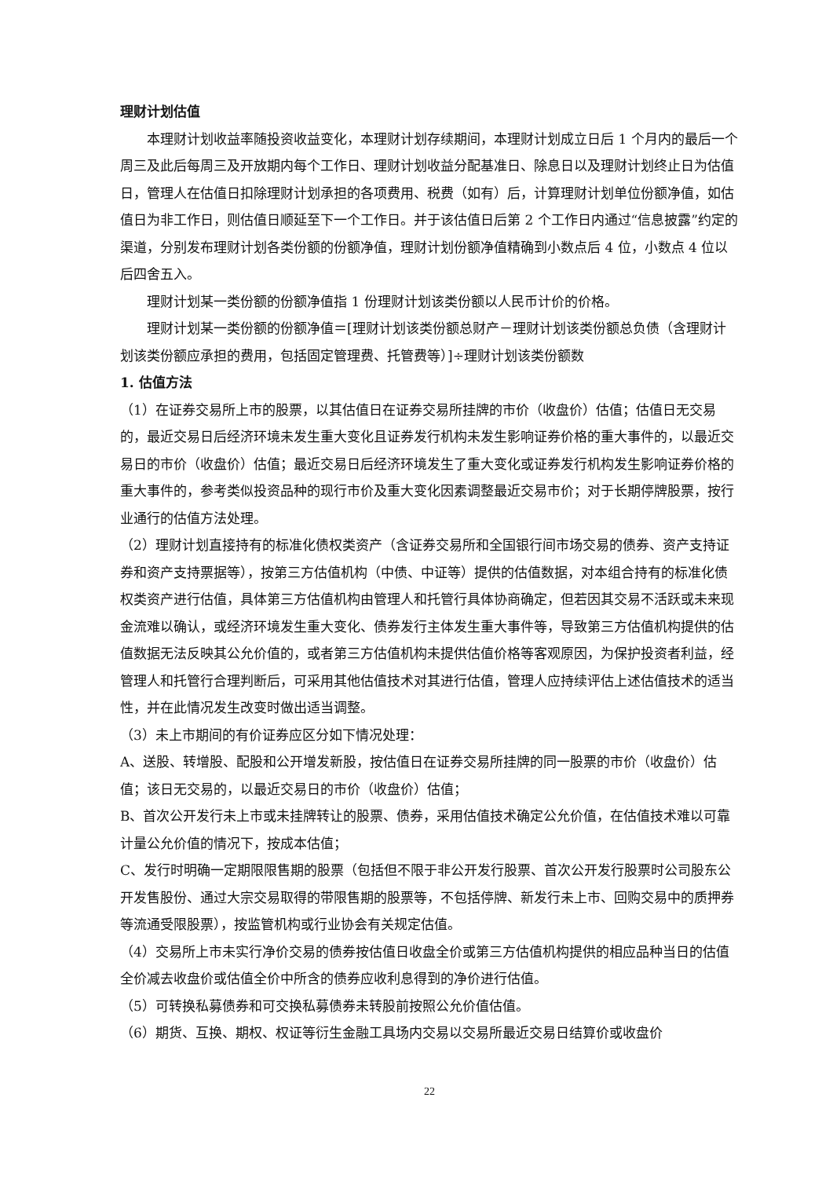理财计划估值
本理财计划收益率随投资收益变化，本理财计划存续期间，本理财计划成立日后 1 个月内的最后一个周三及此后每周三及开放期内每个工作日、理财计划收益分配基准日、除息日以及理财计划终止日为估值日，管理人在估值日扣除理财计划承担的各项费用、税费（如有）后，计算理财计划单位份额净值，如估值日为非工作日，则估值日顺延至下一个工作日。并于该估值日后第 2 个工作日内通过“信息披露”约定的渠道，分别发布理财计划各类份额的份额净值，理财计划份额净值精确到小数点后 4 位，小数点 4 位以后四舍五入。
理财计划某一类份额的份额净值指 1 份理财计划该类份额以人民币计价的价格。
理财计划某一类份额的份额净值＝[理财计划该类份额总财产－理财计划该类份额总负债（含理财计划该类份额应承担的费用，包括固定管理费、托管费等）]÷理财计划该类份额数
1. 估值方法
（1）在证券交易所上市的股票，以其估值日在证券交易所挂牌的市价（收盘价）估值；估值日无交易的，最近交易日后经济环境未发生重大变化且证券发行机构未发生影响证券价格的重大事件的，以最近交易日的市价（收盘价）估值；最近交易日后经济环境发生了重大变化或证券发行机构发生影响证券价格的重大事件的，参考类似投资品种的现行市价及重大变化因素调整最近交易市价；对于长期停牌股票，按行业通行的估值方法处理。
（2）理财计划直接持有的标准化债权类资产（含证券交易所和全国银行间市场交易的债券、资产支持证券和资产支持票据等），按第三方估值机构（中债、中证等）提供的估值数据，对本组合持有的标准化债权类资产进行估值，具体第三方估值机构由管理人和托管行具体协商确定，但若因其交易不活跃或未来现金流难以确认，或经济环境发生重大变化、债券发行主体发生重大事件等，导致第三方估值机构提供的估值数据无法反映其公允价值的，或者第三方估值机构未提供估值价格等客观原因，为保护投资者利益，经管理人和托管行合理判断后，可采用其他估值技术对其进行估值，管理人应持续评估上述估值技术的适当性，并在此情况发生改变时做出适当调整。
（3）未上市期间的有价证券应区分如下情况处理：
A、送股、转增股、配股和公开增发新股，按估值日在证券交易所挂牌的同一股票的市价（收盘价）估值；该日无交易的，以最近交易日的市价（收盘价）估值；
B、首次公开发行未上市或未挂牌转让的股票、债券，采用估值技术确定公允价值，在估值技术难以可靠计量公允价值的情况下，按成本估值；
C、发行时明确一定期限限售期的股票（包括但不限于非公开发行股票、首次公开发行股票时公司股东公开发售股份、通过大宗交易取得的带限售期的股票等，不包括停牌、新发行未上市、回购交易中的质押券等流通受限股票），按监管机构或行业协会有关规定估值。
（4）交易所上市未实行净价交易的债券按估值日收盘全价或第三方估值机构提供的相应品种当日的估值全价减去收盘价或估值全价中所含的债券应收利息得到的净价进行估值。
（5）可转换私募债券和可交换私募债券未转股前按照公允价值估值。
（6）期货、互换、期权、权证等衍生金融工具场内交易以交易所最近交易日结算价或收盘价
22